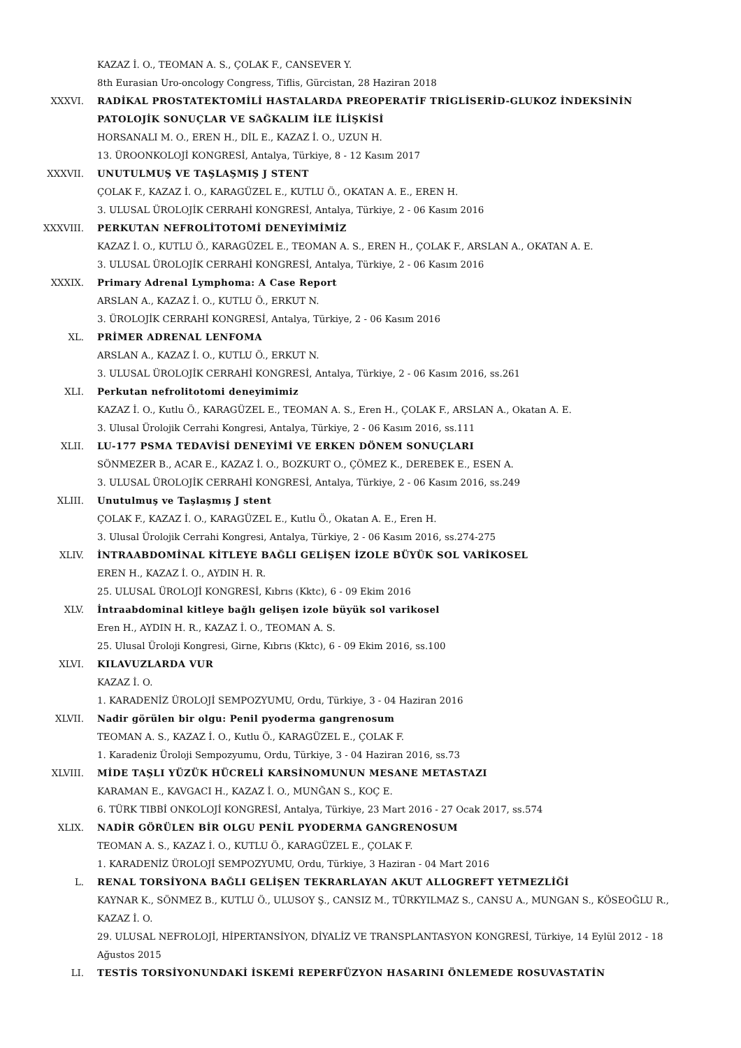KAZAZ İ. O., TEOMAN A. S., ÇOLAK F., CANSEVER Y.
8th Eurasian Uro-oncology Congress, Tiflis, Gürcistan, 28 Haziran 2018
XXXVI. RADİKAL PROSTATEKTOMİLİ HASTALARDA PREOPERATİF TRİGLİSERİD-GLUKOZ İNDEKSİNİN PATOLOJİK SONUÇLAR VE SAĞKALIM İLE İLİŞKİSİ
HORSANALI M. O., EREN H., DİL E., KAZAZ İ. O., UZUN H.
13. ÜROONKOLOJİ KONGRESİ, Antalya, Türkiye, 8 - 12 Kasım 2017
XXXVII. UNUTULMUŞ VE TAŞLAŞMIŞ J STENT
ÇOLAK F., KAZAZ İ. O., KARAGÜZEL E., KUTLU Ö., OKATAN A. E., EREN H.
3. ULUSAL ÜROLOJİK CERRAHİ KONGRESİ, Antalya, Türkiye, 2 - 06 Kasım 2016
XXXVIII. PERKUTAN NEFROLİTOTOMİ DENEYİMİMİZ
KAZAZ İ. O., KUTLU Ö., KARAGÜZEL E., TEOMAN A. S., EREN H., ÇOLAK F., ARSLAN A., OKATAN A. E.
3. ULUSAL ÜROLOJİK CERRAHİ KONGRESİ, Antalya, Türkiye, 2 - 06 Kasım 2016
XXXIX. Primary Adrenal Lymphoma: A Case Report
ARSLAN A., KAZAZ İ. O., KUTLU Ö., ERKUT N.
3. ÜROLOJİK CERRAHİ KONGRESİ, Antalya, Türkiye, 2 - 06 Kasım 2016
XL. PRİMER ADRENAL LENFOMA
ARSLAN A., KAZAZ İ. O., KUTLU Ö., ERKUT N.
3. ULUSAL ÜROLOJİK CERRAHİ KONGRESİ, Antalya, Türkiye, 2 - 06 Kasım 2016, ss.261
XLI. Perkutan nefrolitotomi deneyimimiz
KAZAZ İ. O., Kutlu Ö., KARAGÜZEL E., TEOMAN A. S., Eren H., ÇOLAK F., ARSLAN A., Okatan A. E.
3. Ulusal Ürolojik Cerrahi Kongresi, Antalya, Türkiye, 2 - 06 Kasım 2016, ss.111
XLII. LU-177 PSMA TEDAVİSİ DENEYİMİ VE ERKEN DÖNEM SONUÇLARI
SÖNMEZER B., ACAR E., KAZAZ İ. O., BOZKURT O., ÇÖMEZ K., DEREBEK E., ESEN A.
3. ULUSAL ÜROLOJİK CERRAHİ KONGRESİ, Antalya, Türkiye, 2 - 06 Kasım 2016, ss.249
XLIII. Unutulmuş ve Taşlaşmış J stent
ÇOLAK F., KAZAZ İ. O., KARAGÜZEL E., Kutlu Ö., Okatan A. E., Eren H.
3. Ulusal Ürolojik Cerrahi Kongresi, Antalya, Türkiye, 2 - 06 Kasım 2016, ss.274-275
XLIV. İNTRAABDOMİNAL KİTLEYE BAĞLI GELİŞEN İZOLE BÜYÜK SOL VARİKOSEL
EREN H., KAZAZ İ. O., AYDIN H. R.
25. ULUSAL ÜROLOJİ KONGRESİ, Kıbrıs (Kktc), 6 - 09 Ekim 2016
XLV. İntraabdominal kitleye bağlı gelişen izole büyük sol varikosel
Eren H., AYDIN H. R., KAZAZ İ. O., TEOMAN A. S.
25. Ulusal Üroloji Kongresi, Girne, Kıbrıs (Kktc), 6 - 09 Ekim 2016, ss.100
XLVI. KILAVUZLARDA VUR
KAZAZ İ. O.
1. KARADENİZ ÜROLOJİ SEMPOZYUMU, Ordu, Türkiye, 3 - 04 Haziran 2016
XLVII. Nadir görülen bir olgu: Penil pyoderma gangrenosum
TEOMAN A. S., KAZAZ İ. O., Kutlu Ö., KARAGÜZEL E., ÇOLAK F.
1. Karadeniz Üroloji Sempozyumu, Ordu, Türkiye, 3 - 04 Haziran 2016, ss.73
XLVIII. MİDE TAŞLI YÜZÜK HÜCRELİ KARSİNOMUNUN MESANE METASTAZI
KARAMAN E., KAVGACI H., KAZAZ İ. O., MUNĞAN S., KOÇ E.
6. TÜRK TIBBİ ONKOLOJİ KONGRESİ, Antalya, Türkiye, 23 Mart 2016 - 27 Ocak 2017, ss.574
XLIX. NADİR GÖRÜLEN BİR OLGU PENİL PYODERMA GANGRENOSUM
TEOMAN A. S., KAZAZ İ. O., KUTLU Ö., KARAGÜZEL E., ÇOLAK F.
1. KARADENİZ ÜROLOJİ SEMPOZYUMU, Ordu, Türkiye, 3 Haziran - 04 Mart 2016
L. RENAL TORSİYONA BAĞLI GELİŞEN TEKRARLAYAN AKUT ALLOGREFT YETMEZLİĞİ
KAYNAR K., SÖNMEZ B., KUTLU Ö., ULUSOY Ş., CANSIZ M., TÜRKYILMAZ S., CANSU A., MUNGAN S., KÖSEOĞLU R., KAZAZ İ. O.
29. ULUSAL NEFROLOJİ, HİPERTANSİYON, DİYALİZ VE TRANSPLANTASYON KONGRESİ, Türkiye, 14 Eylül 2012 - 18 Ağustos 2015
LI. TESTİS TORSİYONUNDAKİ İSKEMİ REPERFÜZYON HASARINI ÖNLEMEDE ROSUVASTATİN